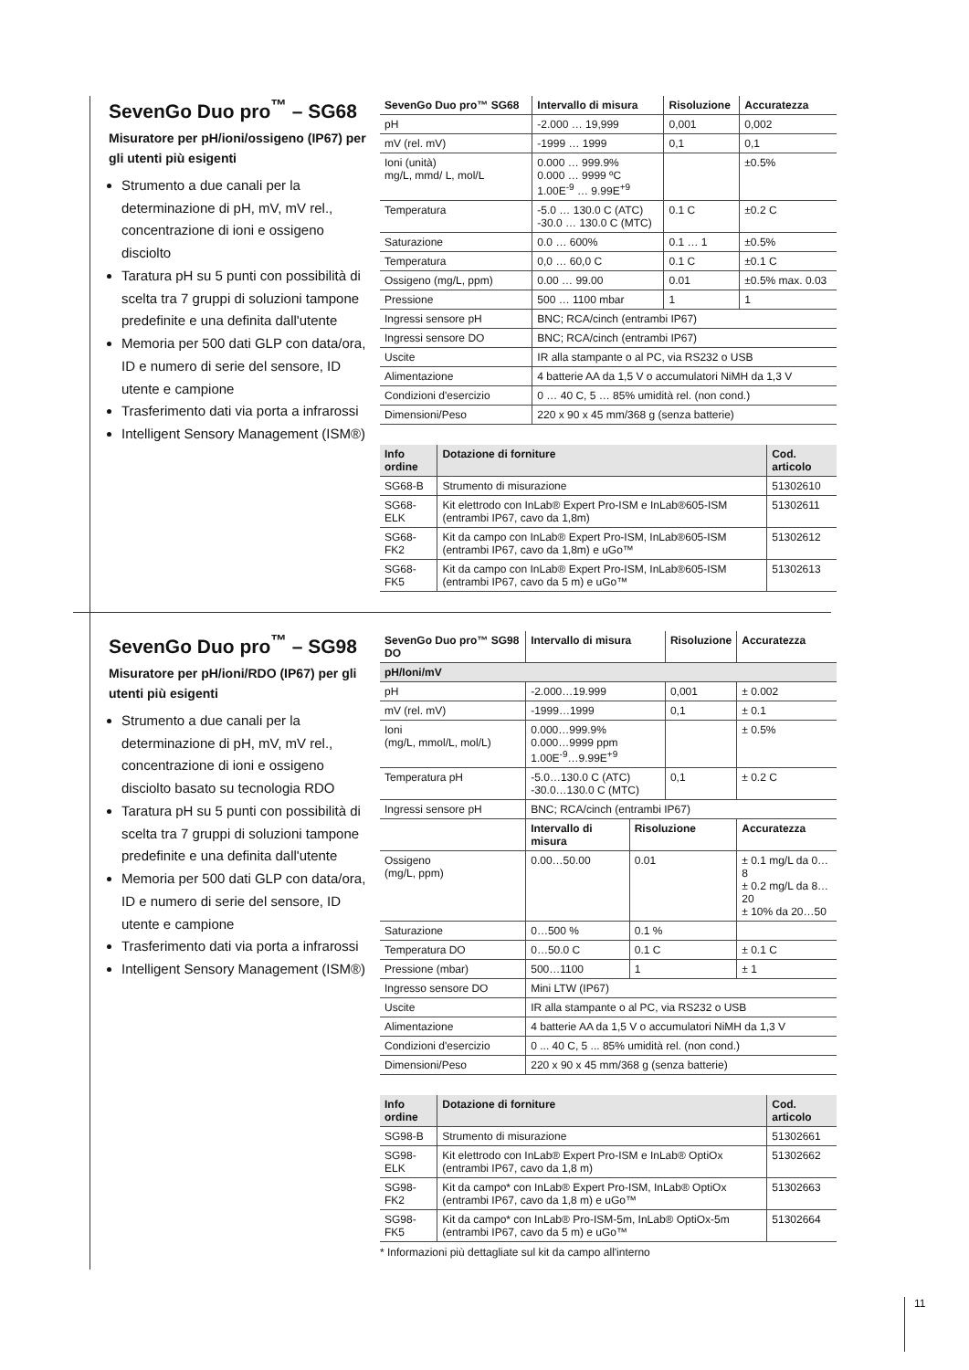SevenGo Duo pro<sup>™</sup> – SG68
Misuratore per pH/ioni/ossigeno (IP67) per gli utenti più esigenti
Strumento a due canali per la determinazione di pH, mV, mV rel., concentrazione di ioni e ossigeno disciolto
Taratura pH su 5 punti con possibilità di scelta tra 7 gruppi di soluzioni tampone predefinite e una definita dall'utente
Memoria per 500 dati GLP con data/ora, ID e numero di serie del sensore, ID utente e campione
Trasferimento dati via porta a infrarossi
Intelligent Sensory Management (ISM®)
| SevenGo Duo pro™ SG68 | Intervallo di misura | Risoluzione | Accuratezza |
| --- | --- | --- | --- |
| pH | -2.000 … 19,999 | 0,001 | 0,002 |
| mV (rel. mV) | -1999 … 1999 | 0,1 | 0,1 |
| Ioni (unità) mg/L, mmd/ L, mol/L | 0.000 … 999.9% 0.000 … 9999 ºC 1.00E<sup>-9</sup> … 9.99E<sup>+9</sup> | | ±0.5% |
| Temperatura | -5.0 … 130.0 C (ATC) -30.0 … 130.0 C (MTC) | 0.1 C | ±0.2 C |
| Saturazione | 0.0 … 600% | 0.1 … 1 | ±0.5% |
| Temperatura | 0,0 … 60,0 C | 0.1 C | ±0.1 C |
| Ossigeno (mg/L, ppm) | 0.00 … 99.00 | 0.01 | ±0.5% max. 0.03 |
| Pressione | 500 … 1100 mbar | 1 | 1 |
| Ingressi sensore pH | BNC; RCA/cinch (entrambi IP67) | | |
| Ingressi sensore DO | BNC; RCA/cinch (entrambi IP67) | | |
| Uscite | IR alla stampante o al PC, via RS232 o USB | | |
| Alimentazione | 4 batterie AA da 1,5 V o accumulatori NiMH da 1,3 V | | |
| Condizioni d'esercizio | 0 … 40 C, 5 … 85% umidità rel. (non cond.) | | |
| Dimensioni/Peso | 220 x 90 x 45 mm/368 g (senza batterie) | | |
| Info ordine | Dotazione di forniture | Cod. articolo |
| --- | --- | --- |
| SG68-B | Strumento di misurazione | 51302610 |
| SG68-ELK | Kit elettrodo con InLab® Expert Pro-ISM e InLab®605-ISM (entrambi IP67, cavo da 1,8m) | 51302611 |
| SG68-FK2 | Kit da campo con InLab® Expert Pro-ISM, InLab®605-ISM (entrambi IP67, cavo da 1,8m) e uGo™ | 51302612 |
| SG68-FK5 | Kit da campo con InLab® Expert Pro-ISM, InLab®605-ISM (entrambi IP67, cavo da 5 m) e uGo™ | 51302613 |
SevenGo Duo pro<sup>™</sup> – SG98
Misuratore per pH/ioni/RDO (IP67) per gli utenti più esigenti
Strumento a due canali per la determinazione di pH, mV, mV rel., concentrazione di ioni e ossigeno disciolto basato su tecnologia RDO
Taratura pH su 5 punti con possibilità di scelta tra 7 gruppi di soluzioni tampone predefinite e una definita dall'utente
Memoria per 500 dati GLP con data/ora, ID e numero di serie del sensore, ID utente e campione
Trasferimento dati via porta a infrarossi
Intelligent Sensory Management (ISM®)
| SevenGo Duo pro™ SG98 DO | Intervallo di misura | | Risoluzione | | Accuratezza |
| --- | --- | --- | --- | --- | --- |
| pH/Ioni/mV | | | | | |
| pH | -2.000…19.999 | | 0,001 | | ± 0.002 |
| mV (rel. mV) | -1999…1999 | | 0,1 | | ± 0.1 |
| Ioni (mg/L, mmol/L, mol/L) | 0.000…999.9% 0.000…9999 ppm 1.00E<sup>-9</sup>…9.99E<sup>+9</sup> | | | | ± 0.5% |
| Temperatura pH | -5.0…130.0 C (ATC) -30.0…130.0 C (MTC) | | 0,1 | | ± 0.2 C |
| Ingressi sensore pH | BNC; RCA/cinch (entrambi IP67) | | | | |
| | Intervallo di misura | Risoluzione | | Accuratezza | |
| Ossigeno (mg/L, ppm) | 0.00…50.00 | 0.01 | | ± 0.1 mg/L da 0…8 ± 0.2 mg/L da 8…20 ± 10% da 20…50 | |
| Saturazione | 0…500 % | 0.1 % | | | |
| Temperatura DO | 0…50.0 C | 0.1 C | | ± 0.1 C | |
| Pressione (mbar) | 500…1100 | 1 | | ± 1 | |
| Ingresso sensore DO | Mini LTW (IP67) | | | | |
| Uscite | IR alla stampante o al PC, via RS232 o USB | | | | |
| Alimentazione | 4 batterie AA da 1,5 V o accumulatori NiMH da 1,3 V | | | | |
| Condizioni d'esercizio | 0 ... 40 C, 5 ... 85% umidità rel. (non cond.) | | | | |
| Dimensioni/Peso | 220 x 90 x 45 mm/368 g (senza batterie) | | | | |
| Info ordine | Dotazione di forniture | Cod. articolo |
| --- | --- | --- |
| SG98-B | Strumento di misurazione | 51302661 |
| SG98-ELK | Kit elettrodo con InLab® Expert Pro-ISM e InLab® OptiOx (entrambi IP67, cavo da 1,8 m) | 51302662 |
| SG98-FK2 | Kit da campo* con InLab® Expert Pro-ISM, InLab® OptiOx (entrambi IP67, cavo da 1,8 m) e uGo™ | 51302663 |
| SG98-FK5 | Kit da campo* con InLab® Pro-ISM-5m, InLab® OptiOx-5m (entrambi IP67, cavo da 5 m) e uGo™ | 51302664 |
* Informazioni più dettagliate sul kit da campo all'interno
11